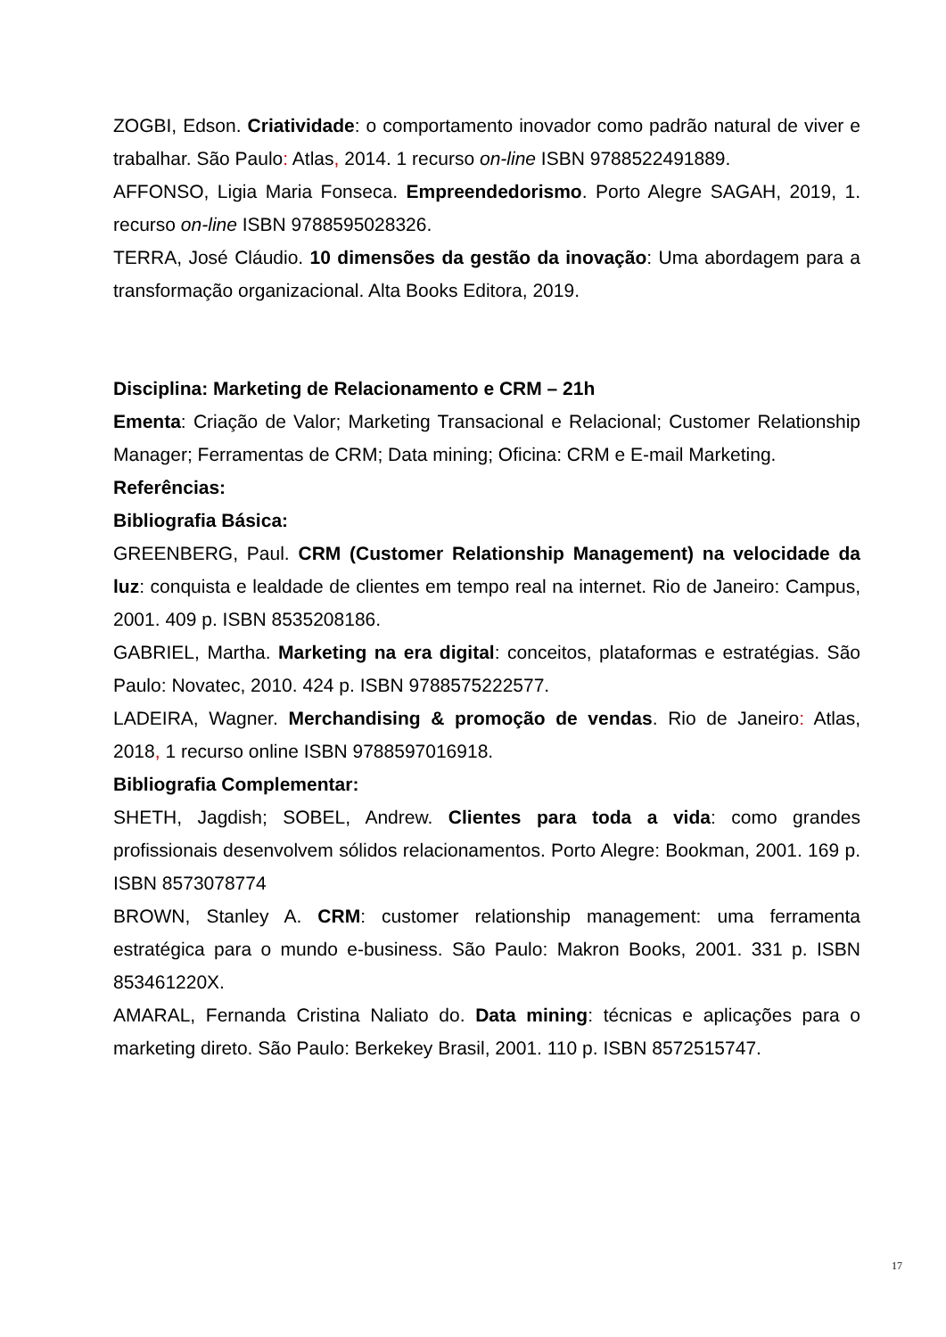ZOGBI, Edson. Criatividade: o comportamento inovador como padrão natural de viver e trabalhar. São Paulo: Atlas, 2014. 1 recurso on-line ISBN 9788522491889.
AFFONSO, Ligia Maria Fonseca. Empreendedorismo. Porto Alegre SAGAH, 2019, 1. recurso on-line ISBN 9788595028326.
TERRA, José Cláudio. 10 dimensões da gestão da inovação: Uma abordagem para a transformação organizacional. Alta Books Editora, 2019.
Disciplina: Marketing de Relacionamento e CRM – 21h
Ementa: Criação de Valor; Marketing Transacional e Relacional; Customer Relationship Manager; Ferramentas de CRM; Data mining; Oficina: CRM e E-mail Marketing.
Referências:
Bibliografia Básica:
GREENBERG, Paul. CRM (Customer Relationship Management) na velocidade da luz: conquista e lealdade de clientes em tempo real na internet. Rio de Janeiro: Campus, 2001. 409 p. ISBN 8535208186.
GABRIEL, Martha. Marketing na era digital: conceitos, plataformas e estratégias. São Paulo: Novatec, 2010. 424 p. ISBN 9788575222577.
LADEIRA, Wagner. Merchandising & promoção de vendas. Rio de Janeiro: Atlas, 2018, 1 recurso online ISBN 9788597016918.
Bibliografia Complementar:
SHETH, Jagdish; SOBEL, Andrew. Clientes para toda a vida: como grandes profissionais desenvolvem sólidos relacionamentos. Porto Alegre: Bookman, 2001. 169 p. ISBN 8573078774
BROWN, Stanley A. CRM: customer relationship management: uma ferramenta estratégica para o mundo e-business. São Paulo: Makron Books, 2001. 331 p. ISBN 853461220X.
AMARAL, Fernanda Cristina Naliato do. Data mining: técnicas e aplicações para o marketing direto. São Paulo: Berkekey Brasil, 2001. 110 p. ISBN 8572515747.
17